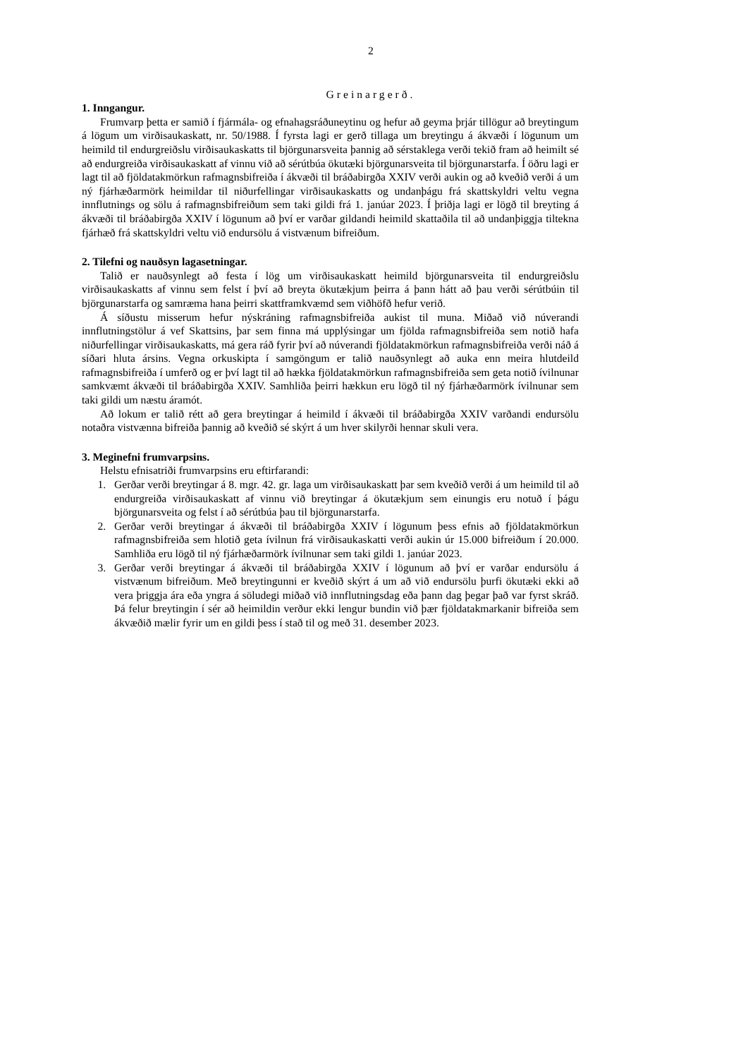2
Greinargerð.
1. Inngangur.
Frumvarp þetta er samið í fjármála- og efnahagsráðuneytinu og hefur að geyma þrjár tillögur að breytingum á lögum um virðisaukaskatt, nr. 50/1988. Í fyrsta lagi er gerð tillaga um breytingu á ákvæði í lögunum um heimild til endurgreiðslu virðisaukaskatts til björgunarsveita þannig að sérstaklega verði tekið fram að heimilt sé að endurgreiða virðisaukaskatt af vinnu við að sérútbúa ökutæki björgunarsveita til björgunarstarfa. Í öðru lagi er lagt til að fjöldatakmörkun rafmagnsbifreiða í ákvæði til bráðabirgða XXIV verði aukin og að kveðið verði á um ný fjárhæðarmörk heimildar til niðurfellingar virðisaukaskatts og undanþágu frá skattskyldri veltu vegna innflutnings og sölu á rafmagnsbifreiðum sem taki gildi frá 1. janúar 2023. Í þriðja lagi er lögð til breyting á ákvæði til bráðabirgða XXIV í lögunum að því er varðar gildandi heimild skattaðila til að undanþiggja tiltekna fjárhæð frá skattskyldri veltu við endursölu á vistvænum bifreiðum.
2. Tilefni og nauðsyn lagasetningar.
Talið er nauðsynlegt að festa í lög um virðisaukaskatt heimild björgunarsveita til endurgreiðslu virðisaukaskatts af vinnu sem felst í því að breyta ökutækjum þeirra á þann hátt að þau verði sérútbúin til björgunarstarfa og samræma hana þeirri skattframkvæmd sem viðhöfð hefur verið.
Á síðustu misserum hefur nýskráning rafmagnsbifreiða aukist til muna. Miðað við núverandi innflutningstölur á vef Skattsins, þar sem finna má upplýsingar um fjölda rafmagnsbifreiða sem notið hafa niðurfellingar virðisaukaskatts, má gera ráð fyrir því að núverandi fjöldatakmörkun rafmagnsbifreiða verði náð á síðari hluta ársins. Vegna orkuskipta í samgöngum er talið nauðsynlegt að auka enn meira hlutdeild rafmagnsbifreiða í umferð og er því lagt til að hækka fjöldatakmörkun rafmagnsbifreiða sem geta notið ívilnunar samkvæmt ákvæði til bráðabirgða XXIV. Samhliða þeirri hækkun eru lögð til ný fjárhæðarmörk ívilnunar sem taki gildi um næstu áramót.
Að lokum er talið rétt að gera breytingar á heimild í ákvæði til bráðabirgða XXIV varðandi endursölu notaðra vistvænna bifreiða þannig að kveðið sé skýrt á um hver skilyrði hennar skuli vera.
3. Meginefni frumvarpsins.
Helstu efnisatriði frumvarpsins eru eftirfarandi:
1. Gerðar verði breytingar á 8. mgr. 42. gr. laga um virðisaukaskatt þar sem kveðið verði á um heimild til að endurgreiða virðisaukaskatt af vinnu við breytingar á ökutækjum sem einungis eru notuð í þágu björgunarsveita og felst í að sérútbúa þau til björgunarstarfa.
2. Gerðar verði breytingar á ákvæði til bráðabirgða XXIV í lögunum þess efnis að fjöldatakmörkun rafmagnsbifreiða sem hlotið geta ívilnun frá virðisaukaskatti verði aukin úr 15.000 bifreiðum í 20.000. Samhliða eru lögð til ný fjárhæðarmörk ívilnunar sem taki gildi 1. janúar 2023.
3. Gerðar verði breytingar á ákvæði til bráðabirgða XXIV í lögunum að því er varðar endursölu á vistvænum bifreiðum. Með breytingunni er kveðið skýrt á um að við endursölu þurfi ökutæki ekki að vera þriggja ára eða yngra á söludegi miðað við innflutningsdag eða þann dag þegar það var fyrst skráð. Þá felur breytingin í sér að heimildin verður ekki lengur bundin við þær fjöldatakmarkanir bifreiða sem ákvæðið mælir fyrir um en gildi þess í stað til og með 31. desember 2023.